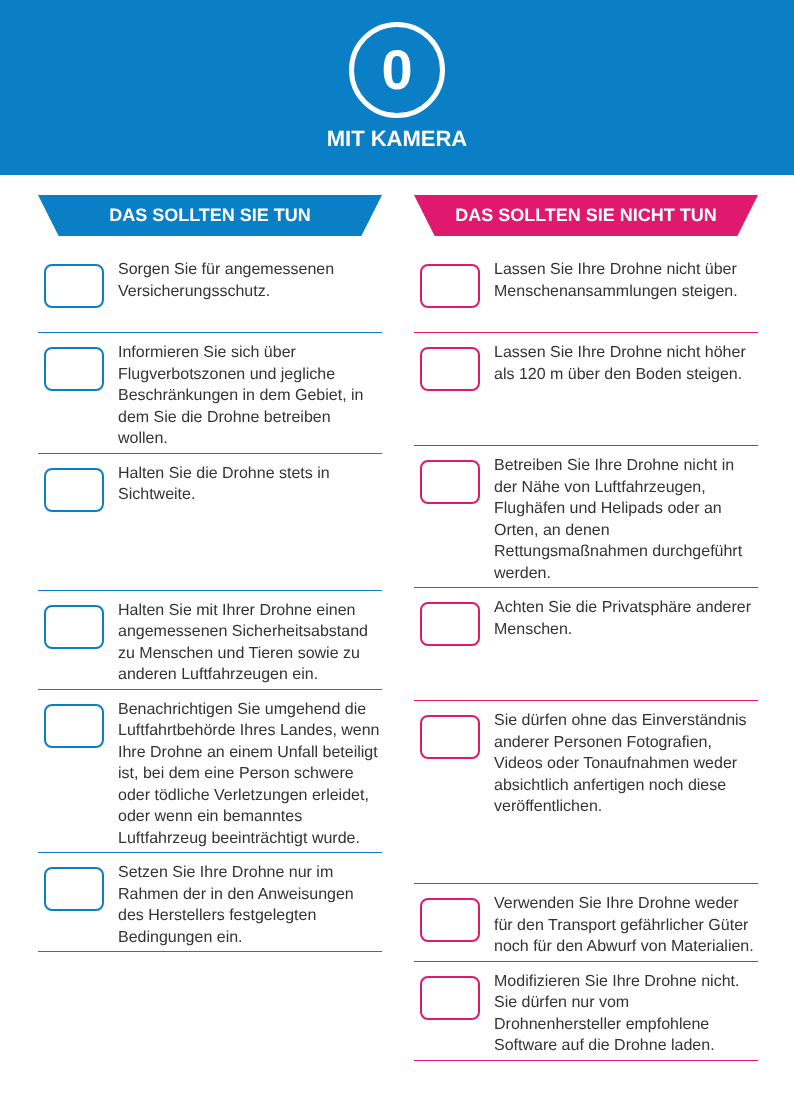0
MIT KAMERA
DAS SOLLTEN SIE TUN
Sorgen Sie für angemessenen Versicherungsschutz.
Informieren Sie sich über Flugverbotszonen und jegliche Beschränkungen in dem Gebiet, in dem Sie die Drohne betreiben wollen.
Halten Sie die Drohne stets in Sichtweite.
Halten Sie mit Ihrer Drohne einen angemessenen Sicherheitsabstand zu Menschen und Tieren sowie zu anderen Luftfahrzeugen ein.
Benachrichtigen Sie umgehend die Luftfahrtbehörde Ihres Landes, wenn Ihre Drohne an einem Unfall beteiligt ist, bei dem eine Person schwere oder tödliche Verletzungen erleidet, oder wenn ein bemanntes Luftfahrzeug beeinträchtigt wurde.
Setzen Sie Ihre Drohne nur im Rahmen der in den Anweisungen des Herstellers festgelegten Bedingungen ein.
DAS SOLLTEN SIE NICHT TUN
Lassen Sie Ihre Drohne nicht über Menschenansammlungen steigen.
Lassen Sie Ihre Drohne nicht höher als 120 m über den Boden steigen.
Betreiben Sie Ihre Drohne nicht in der Nähe von Luftfahrzeugen, Flughäfen und Helipads oder an Orten, an denen Rettungsmaßnahmen durchgeführt werden.
Achten Sie die Privatsphäre anderer Menschen.
Sie dürfen ohne das Einverständnis anderer Personen Fotografien, Videos oder Tonaufnahmen weder absichtlich anfertigen noch diese veröffentlichen.
Verwenden Sie Ihre Drohne weder für den Transport gefährlicher Güter noch für den Abwurf von Materialien.
Modifizieren Sie Ihre Drohne nicht. Sie dürfen nur vom Drohnenhersteller empfohlene Software auf die Drohne laden.